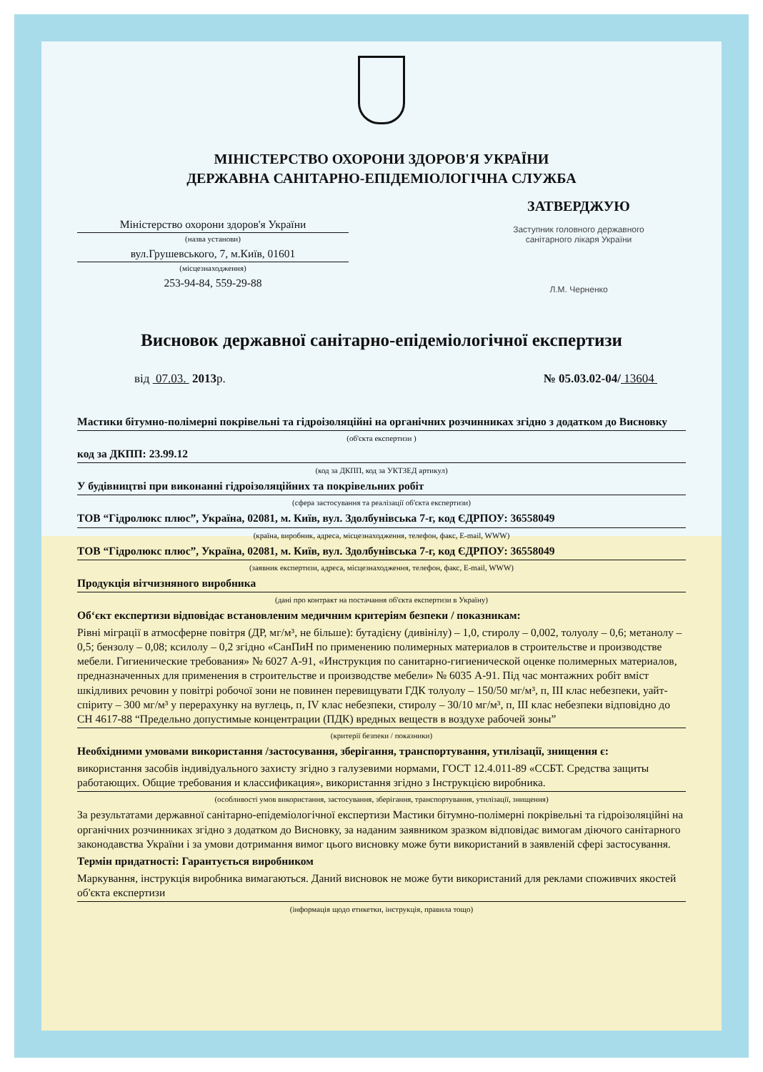МІНІСТЕРСТВО ОХОРОНИ ЗДОРОВ'Я УКРАЇНИ
ДЕРЖАВНА САНІТАРНО-ЕПІДЕМІОЛОГІЧНА СЛУЖБА
Міністерство охорони здоров'я України
(назва установи)
вул.Грушевського, 7, м.Київ, 01601
(місцезнаходження)
253-94-84, 559-29-88
ЗАТВЕРДЖУЮ
Заступник головного державного
санітарного лікаря України
Л.М. Черненко
Висновок державної санітарно-епідеміологічної експертизи
від 07.03. 2013р. № 05.03.02-04/ 13604
Мастики бітумно-полімерні покрівельні та гідроізоляційні на органічних розчинниках згідно з додатком до Висновку
(об'єкта експертизи )
код за ДКПП: 23.99.12
(код за ДКПП, код за УКТЗЕД артикул)
У будівництві при виконанні гідроізоляційних та покрівельних робіт
(сфера застосування та реалізації об'єкта експертизи)
ТОВ “Гідролюкс плюс”, Україна, 02081, м. Київ, вул. Здолбунівська 7-г, код ЄДРПОУ: 36558049
(країна, виробник, адреса, місцезнаходження, телефон, факс, E-mail, WWW)
ТОВ “Гідролюкс плюс”, Україна, 02081, м. Київ, вул. Здолбунівська 7-г, код ЄДРПОУ: 36558049
(заявник експертизи, адреса, місцезнаходження, телефон, факс, E-mail, WWW)
Продукція вітчизняного виробника
(дані про контракт на постачання об'єкта експертизи в Україну)
Об‘єкт експертизи відповідає встановленим медичним критеріям безпеки / показникам:
Рівні міграції в атмосферне повітря (ДР, мг/м³, не більше): бутадієну (дивінілу) – 1,0, стиролу – 0,002, толуолу – 0,6; метанолу – 0,5; бензолу – 0,08; ксилолу – 0,2 згідно «СанПиН по применению полимерных материалов в строительстве и производстве мебели. Гигиенические требования» № 6027 А-91, «Инструкция по санитарно-гигиенической оценке полимерных материалов, предназначенных для применения в строительстве и производстве мебели» № 6035 А-91. Під час монтажних робіт вміст шкідливих речовин у повітрі робочої зони не повинен перевищувати ГДК толуолу – 150/50 мг/м³, п, ІІІ клас небезпеки, уайт-спіриту – 300 мг/м³ у перерахунку на вуглець, п, IV клас небезпеки, стиролу – 30/10 мг/м³, п, ІІІ клас небезпеки відповідно до СН 4617-88 “Предельно допустимые концентрации (ПДК) вредных веществ в воздухе рабочей зоны”
(критерії безпеки / показники)
Необхідними умовами використання /застосування, зберігання, транспортування, утилізації, знищення є:
використання засобів індивідуального захисту згідно з галузевими нормами, ГОСТ 12.4.011-89 «ССБТ. Средства защиты работающих. Общие требования и классификация», використання згідно з Інструкцією виробника.
(особливості умов використання, застосування, зберігання, транспортування, утилізації, знищення)
За результатами державної санітарно-епідеміологічної експертизи Мастики бітумно-полімерні покрівельні та гідроізоляційні на органічних розчинниках згідно з додатком до Висновку, за наданим заявником зразком відповідає вимогам діючого санітарного законодавства України і за умови дотримання вимог цього висновку може бути використаний в заявленій сфері застосування.
Термін придатності: Гарантується виробником
Маркування, інструкція виробника вимагаються. Даний висновок не може бути використаний для реклами споживчих якостей об'єкта експертизи
(інформація щодо етикетки, інструкція, правила тощо)